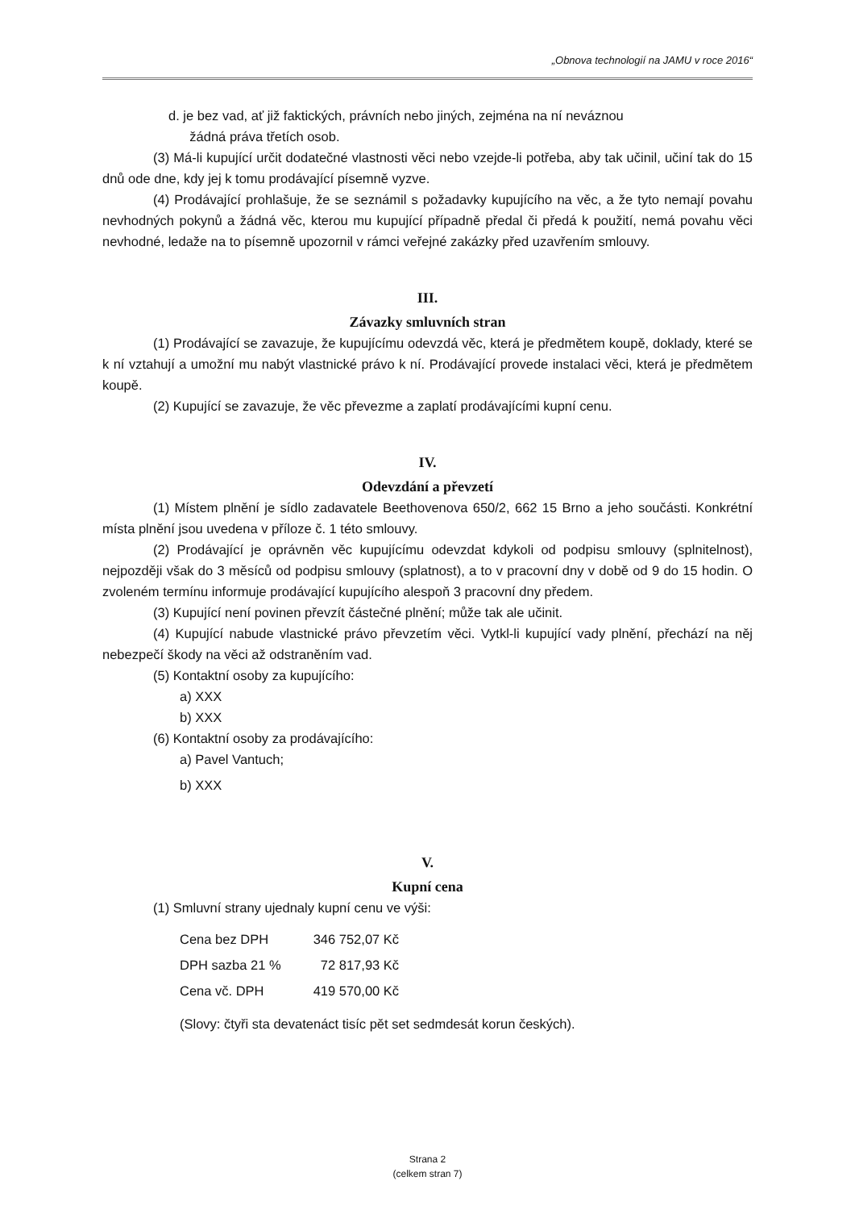„Obnova technologií na JAMU v roce 2016“
d. je bez vad, ať již faktických, právních nebo jiných, zejména na ní neváznou
žádná práva třetích osob.
(3) Má-li kupující určit dodatečné vlastnosti věci nebo vzejde-li potřeba, aby tak učinil, učiní tak do 15 dnů ode dne, kdy jej k tomu prodávající písemně vyzve.
(4) Prodávající prohlašuje, že se seznámil s požadavky kupujícího na věc, a že tyto nemají povahu nevhodných pokynů a žádná věc, kterou mu kupující případně předal či předá k použití, nemá povahu věci nevhodné, ledaže na to písemně upozornil v rámci veřejné zakázky před uzavřením smlouvy.
III.
Závazky smluvních stran
(1) Prodávající se zavazuje, že kupujícímu odevzdá věc, která je předmětem koupě, doklady, které se k ní vztahují a umožní mu nabýt vlastnické právo k ní. Prodávající provede instalaci věci, která je předmětem koupě.
(2) Kupující se zavazuje, že věc převezme a zaplatí prodávajícími kupní cenu.
IV.
Odevzdání a převzetí
(1) Místem plnění je sídlo zadavatele Beethovenova 650/2, 662 15 Brno a jeho součásti. Konkrétní místa plnění jsou uvedena v příloze č. 1 této smlouvy.
(2) Prodávající je oprávněn věc kupujícímu odevzdat kdykoli od podpisu smlouvy (splnitelnost), nejpozději však do 3 měsíců od podpisu smlouvy (splatnost), a to v pracovní dny v době od 9 do 15 hodin. O zvoleném termínu informuje prodávající kupujícího alespoň 3 pracovní dny předem.
(3) Kupující není povinen převzít částečné plnění; může tak ale učinit.
(4) Kupující nabude vlastnické právo převzetím věci. Vytkl-li kupující vady plnění, přechází na něj nebezpečí škody na věci až odstraněním vad.
(5) Kontaktní osoby za kupujícího:
a) XXX
b) XXX
(6) Kontaktní osoby za prodávajícího:
a) Pavel Vantuch;
b) XXX
V.
Kupní cena
(1) Smluvní strany ujednaly kupní cenu ve výši:
| Cena bez DPH | 346 752,07 Kč |
| DPH sazba 21 % | 72 817,93 Kč |
| Cena vč. DPH | 419 570,00 Kč |
(Slovy: čtyři sta devatenáct tisíc pět set sedmdesát korun českých).
Strana 2
(celkem stran 7)